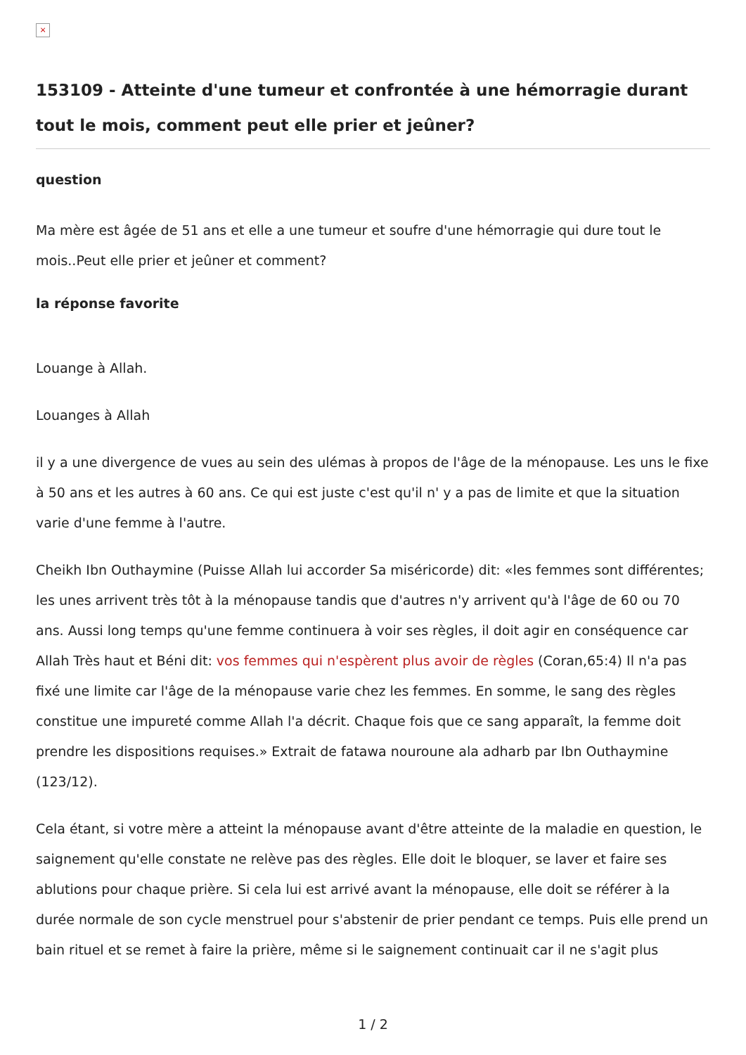×
153109 - Atteinte d'une tumeur et confrontée à une hémorragie durant tout le mois, comment peut elle prier et jeûner?
question
Ma mère est âgée de 51 ans et elle a une tumeur et soufre d'une hémorragie qui dure tout le mois..Peut elle prier et jeûner et comment?
la réponse favorite
Louange à Allah.
Louanges à Allah
il y a une divergence de vues au sein des ulémas à propos de l'âge de la ménopause. Les uns le fixe à 50 ans et les autres à 60 ans. Ce qui est juste c'est qu'il n' y a pas de limite et que la situation varie d'une femme à l'autre.
Cheikh Ibn Outhaymine (Puisse Allah lui accorder Sa miséricorde) dit: «les femmes sont différentes; les unes arrivent très tôt à la ménopause tandis que d'autres n'y arrivent qu'à l'âge de 60 ou 70 ans. Aussi long temps qu'une femme continuera à voir ses règles, il doit agir en conséquence car Allah Très haut et Béni dit: vos femmes qui n'espèrent plus avoir de règles (Coran,65:4) Il n'a pas fixé une limite car l'âge de la ménopause varie chez les femmes. En somme, le sang des règles constitue une impureté comme Allah l'a décrit. Chaque fois que ce sang apparaît, la femme doit prendre les dispositions requises.» Extrait de fatawa nouroune ala adharb par Ibn Outhaymine (123/12).
Cela étant, si votre mère a atteint la ménopause avant d'être atteinte de la maladie en question, le saignement qu'elle constate ne relève pas des règles. Elle doit le bloquer, se laver et faire ses ablutions pour chaque prière. Si cela lui est arrivé avant la ménopause, elle doit se référer à la durée normale de son cycle menstruel pour s'abstenir de prier pendant ce temps. Puis elle prend un bain rituel et se remet à faire la prière, même si le saignement continuait car il ne s'agit plus
1 / 2